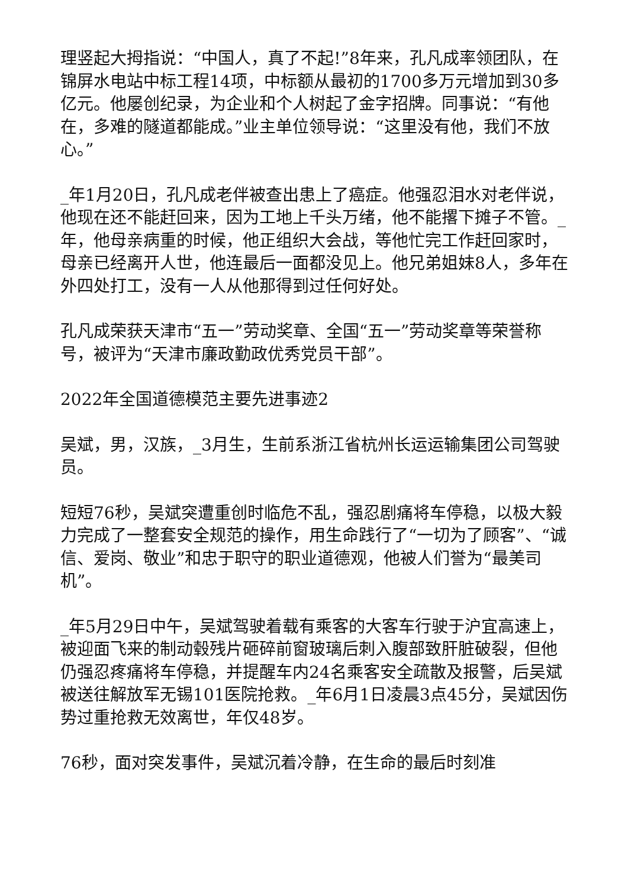理竖起大拇指说：“中国人，真了不起!”8年来，孔凡成率领团队，在锦屏水电站中标工程14项，中标额从最初的1700多万元增加到30多亿元。他屡创纪录，为企业和个人树起了金字招牌。同事说：“有他在，多难的隧道都能成。”业主单位领导说：“这里没有他，我们不放心。”
_年1月20日，孔凡成老伴被查出患上了癌症。他强忍泪水对老伴说，他现在还不能赶回来，因为工地上千头万绪，他不能撂下摊子不管。_年，他母亲病重的时候，他正组织大会战，等他忙完工作赶回家时，母亲已经离开人世，他连最后一面都没见上。他兄弟姐妹8人，多年在外四处打工，没有一人从他那得到过任何好处。
孔凡成荣获天津市“五一”劳动奖章、全国“五一”劳动奖章等荣誉称号，被评为“天津市廉政勤政优秀党员干部”。
2022年全国道德模范主要先进事迹2
吴斌，男，汉族，_3月生，生前系浙江省杭州长运运输集团公司驾驶员。
短短76秒，吴斌突遭重创时临危不乱，强忍剧痛将车停稳，以极大毅力完成了一整套安全规范的操作，用生命践行了“一切为了顾客”、“诚信、爱岗、敬业”和忠于职守的职业道德观，他被人们誉为“最美司机”。
_年5月29日中午，吴斌驾驶着载有乘客的大客车行驶于沪宜高速上，被迎面飞来的制动毂残片砸碎前窗玻璃后刺入腹部致肝脏破裂，但他仍强忍疼痛将车停稳，并提醒车内24名乘客安全疏散及报警，后吴斌被送往解放军无锡101医院抢救。_年6月1日凌晨3点45分，吴斌因伤势过重抢救无效离世，年仅48岁。
76秒，面对突发事件，吴斌沉着冷静，在生命的最后时刻准